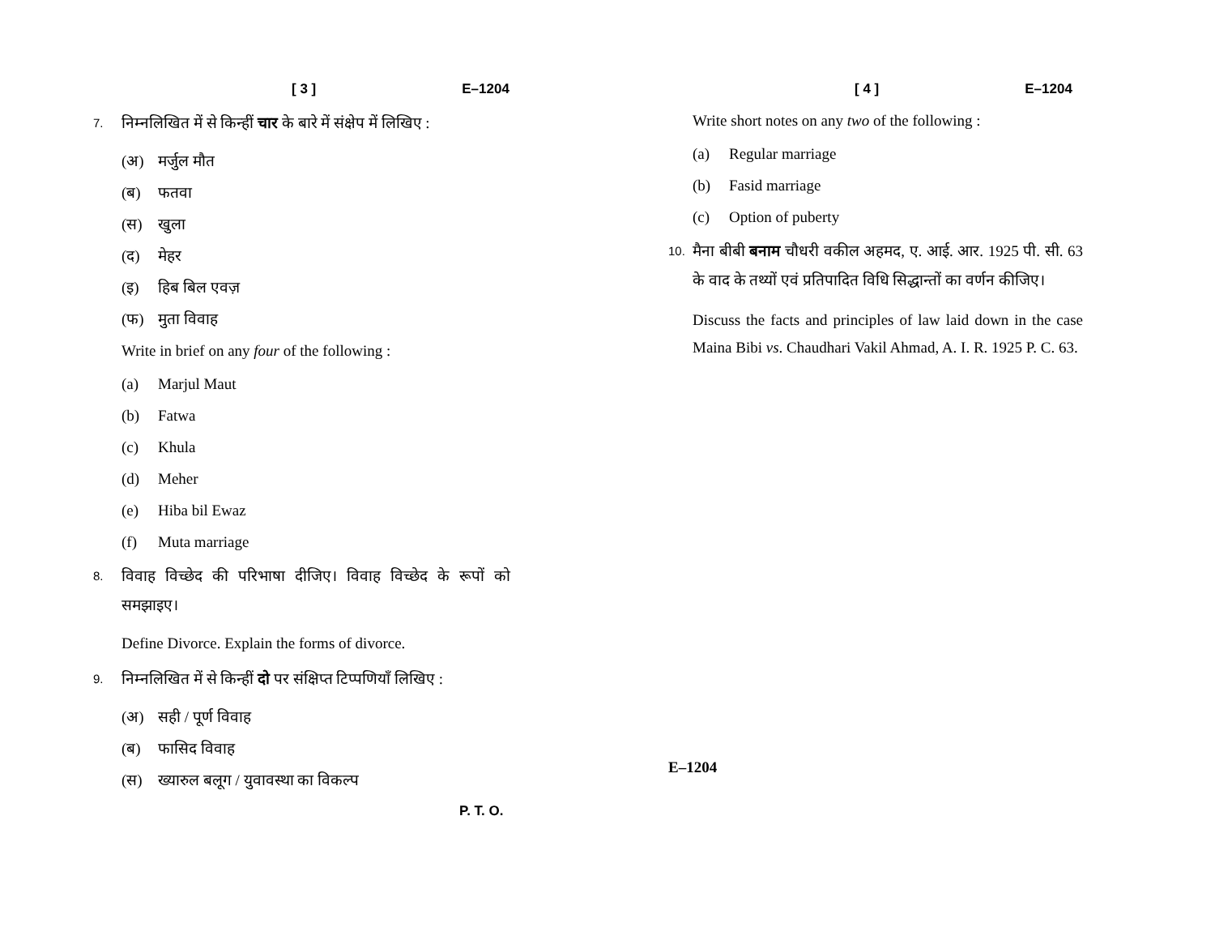[ 3 ] E–1204
7. निम्नलिखित में से किन्हीं चार के बारे में संक्षेप में लिखिए :
(अ) मर्जुल मौत
(ब) फतवा
(स) खुला
(द) मेहर
(इ) हिब बिल एवज़
(फ) मुता विवाह
Write in brief on any four of the following :
(a) Marjul Maut
(b) Fatwa
(c) Khula
(d) Meher
(e) Hiba bil Ewaz
(f) Muta marriage
8. विवाह विच्छेद की परिभाषा दीजिए। विवाह विच्छेद के रूपों को समझाइए।
Define Divorce. Explain the forms of divorce.
9. निम्नलिखित में से किन्हीं दो पर संक्षिप्त टिप्पणियाँ लिखिए :
(अ) सही / पूर्ण विवाह
(ब) फासिद विवाह
(स) ख्यारुल बलूग / युवावस्था का विकल्प
P. T. O.
[ 4 ] E–1204
Write short notes on any two of the following :
(a) Regular marriage
(b) Fasid marriage
(c) Option of puberty
10. मैना बीबी बनाम चौधरी वकील अहमद, ए. आई. आर. 1925 पी. सी. 63 के वाद के तथ्यों एवं प्रतिपादित विधि सिद्धान्तों का वर्णन कीजिए।
Discuss the facts and principles of law laid down in the case Maina Bibi vs. Chaudhari Vakil Ahmad, A. I. R. 1925 P. C. 63.
E–1204